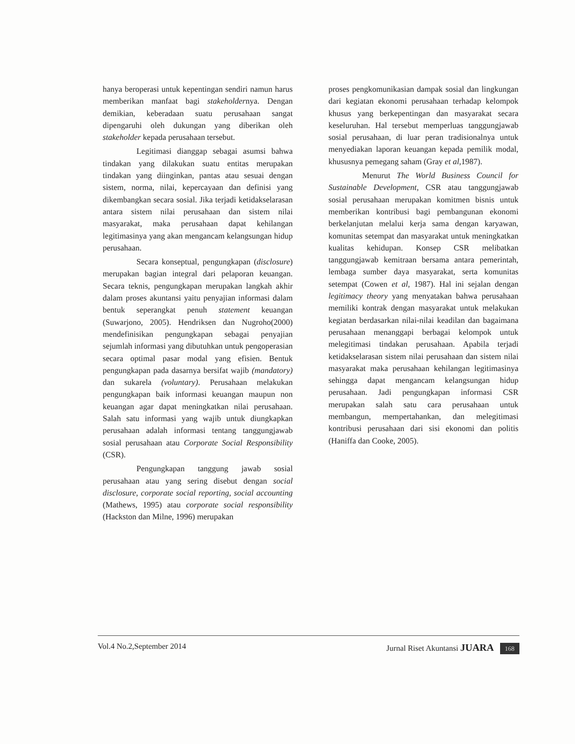hanya beroperasi untuk kepentingan sendiri namun harus memberikan manfaat bagi stakeholdernya. Dengan demikian, keberadaan suatu perusahaan sangat dipengaruhi oleh dukungan yang diberikan oleh stakeholder kepada perusahaan tersebut.
Legitimasi dianggap sebagai asumsi bahwa tindakan yang dilakukan suatu entitas merupakan tindakan yang diinginkan, pantas atau sesuai dengan sistem, norma, nilai, kepercayaan dan definisi yang dikembangkan secara sosial. Jika terjadi ketidakselarasan antara sistem nilai perusahaan dan sistem nilai masyarakat, maka perusahaan dapat kehilangan legitimasinya yang akan mengancam kelangsungan hidup perusahaan.
Secara konseptual, pengungkapan (disclosure) merupakan bagian integral dari pelaporan keuangan. Secara teknis, pengungkapan merupakan langkah akhir dalam proses akuntansi yaitu penyajian informasi dalam bentuk seperangkat penuh statement keuangan (Suwarjono, 2005). Hendriksen dan Nugroho(2000) mendefinisikan pengungkapan sebagai penyajian sejumlah informasi yang dibutuhkan untuk pengoperasian secara optimal pasar modal yang efisien. Bentuk pengungkapan pada dasarnya bersifat wajib (mandatory) dan sukarela (voluntary). Perusahaan melakukan pengungkapan baik informasi keuangan maupun non keuangan agar dapat meningkatkan nilai perusahaan. Salah satu informasi yang wajib untuk diungkapkan perusahaan adalah informasi tentang tanggungjawab sosial perusahaan atau Corporate Social Responsibility (CSR).
Pengungkapan tanggung jawab sosial perusahaan atau yang sering disebut dengan social disclosure, corporate social reporting, social accounting (Mathews, 1995) atau corporate social responsibility (Hackston dan Milne, 1996) merupakan
proses pengkomunikasian dampak sosial dan lingkungan dari kegiatan ekonomi perusahaan terhadap kelompok khusus yang berkepentingan dan masyarakat secara keseluruhan. Hal tersebut memperluas tanggungjawab sosial perusahaan, di luar peran tradisionalnya untuk menyediakan laporan keuangan kepada pemilik modal, khususnya pemegang saham (Gray et al,1987).
Menurut The World Business Council for Sustainable Development, CSR atau tanggungjawab sosial perusahaan merupakan komitmen bisnis untuk memberikan kontribusi bagi pembangunan ekonomi berkelanjutan melalui kerja sama dengan karyawan, komunitas setempat dan masyarakat untuk meningkatkan kualitas kehidupan. Konsep CSR melibatkan tanggungjawab kemitraan bersama antara pemerintah, lembaga sumber daya masyarakat, serta komunitas setempat (Cowen et al, 1987). Hal ini sejalan dengan legitimacy theory yang menyatakan bahwa perusahaan memiliki kontrak dengan masyarakat untuk melakukan kegiatan berdasarkan nilai-nilai keadilan dan bagaimana perusahaan menanggapi berbagai kelompok untuk melegitimasi tindakan perusahaan. Apabila terjadi ketidakselarasan sistem nilai perusahaan dan sistem nilai masyarakat maka perusahaan kehilangan legitimasinya sehingga dapat mengancam kelangsungan hidup perusahaan. Jadi pengungkapan informasi CSR merupakan salah satu cara perusahaan untuk membangun, mempertahankan, dan melegitimasi kontribusi perusahaan dari sisi ekonomi dan politis (Haniffa dan Cooke, 2005).
Vol.4 No.2,September 2014 Jurnal Riset Akuntansi JUARA 168